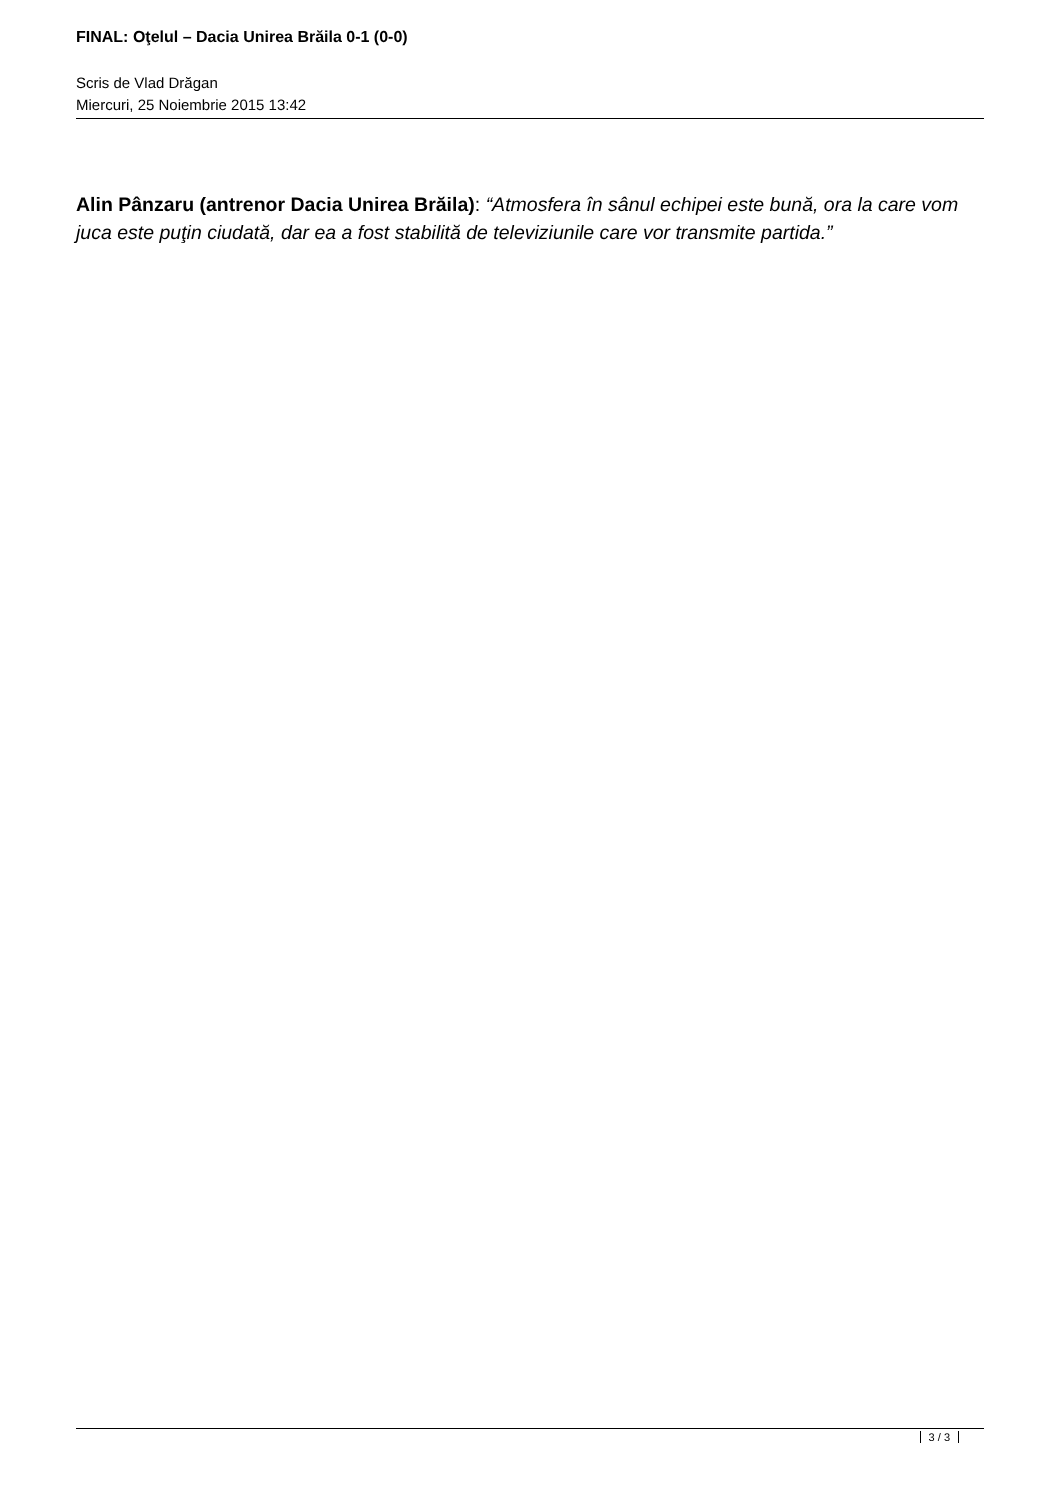FINAL: Oţelul – Dacia Unirea Brăila 0-1 (0-0)
Scris de Vlad Drăgan
Miercuri, 25 Noiembrie 2015 13:42
Alin Pânzaru (antrenor Dacia Unirea Brăila): “Atmosfera în sânul echipei este bună, ora la care vom juca este puţin ciudată, dar ea a fost stabilită de televiziunile care vor transmite partida.”
3 / 3